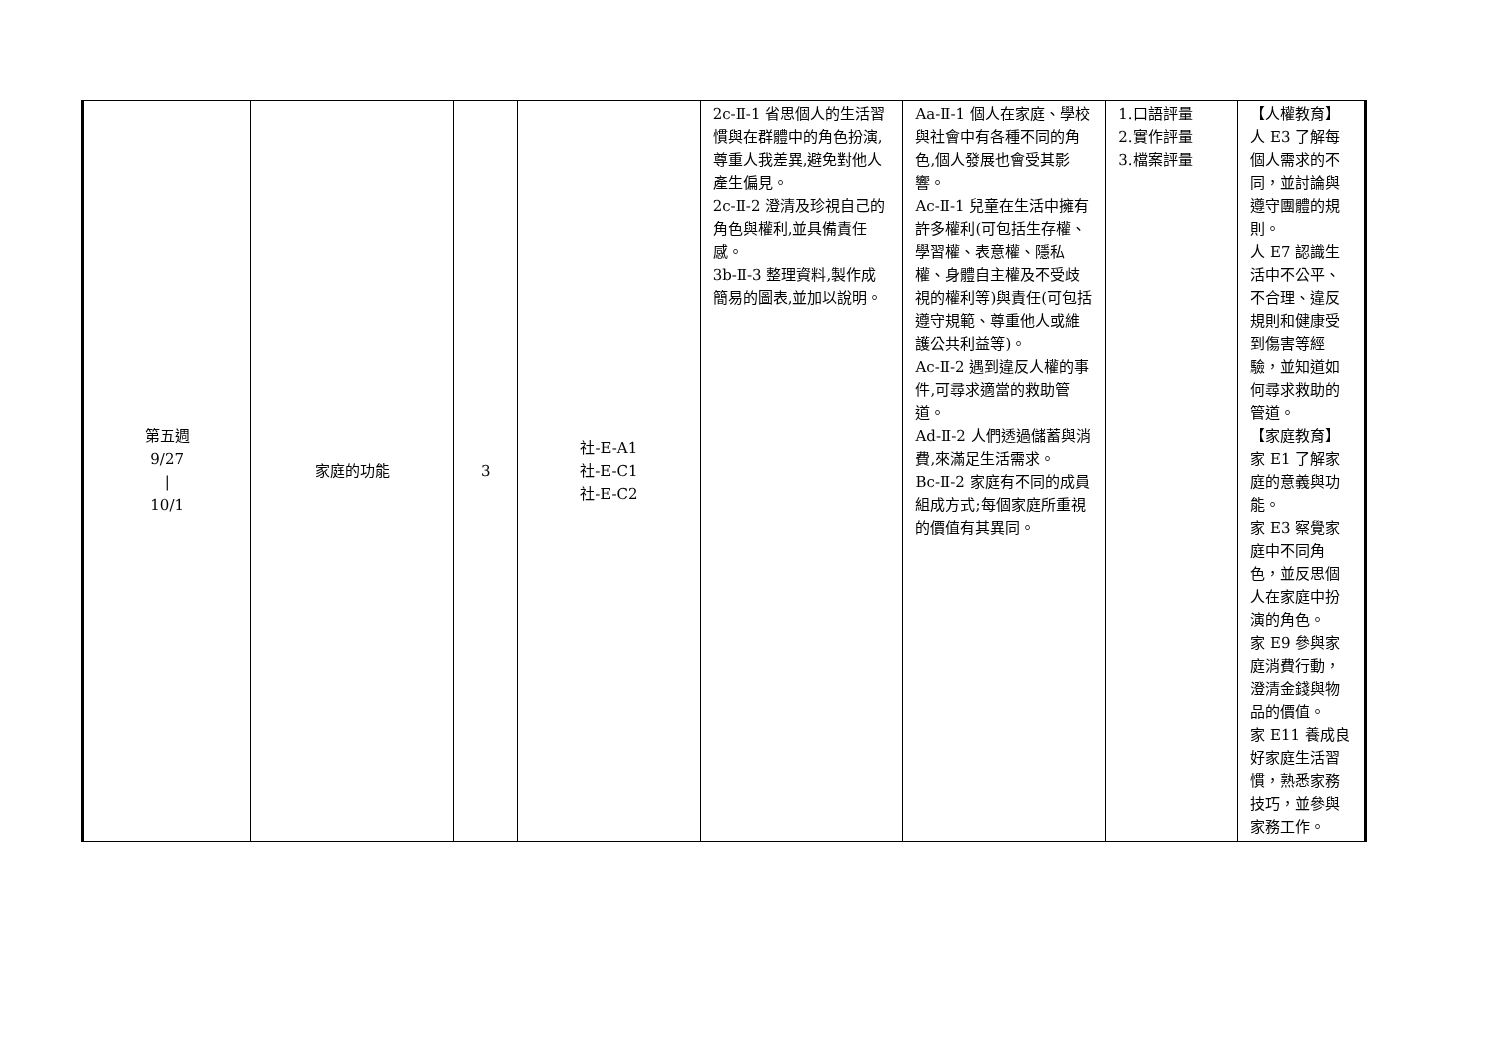| 第五週 9/27 / 10/1 | 家庭的功能 | 3 | 社-E-A1 社-E-C1 社-E-C2 | 2c-Ⅱ-1 省思個人的生活習慣與在群體中的角色扮演,尊重人我差異,避免對他人產生偏見。 2c-Ⅱ-2 澄清及珍視自己的角色與權利,並具備責任感。 3b-Ⅱ-3 整理資料,製作成簡易的圖表,並加以說明。 | Aa-Ⅱ-1 個人在家庭、學校與社會中有各種不同的角色,個人發展也會受其影響。 Ac-Ⅱ-1 兒童在生活中擁有許多權利(可包括生存權、學習權、表意權、隱私權、身體自主權及不受歧視的權利等)與責任(可包括遵守規範、尊重他人或維護公共利益等)。 Ac-Ⅱ-2 遇到違反人權的事件,可尋求適當的救助管道。 Ad-Ⅱ-2 人們透過儲蓄與消費,來滿足生活需求。 Bc-Ⅱ-2 家庭有不同的成員組成方式;每個家庭所重視的價值有其異同。 | 1.口語評量 2.實作評量 3.檔案評量 | 【人權教育】 人 E3 了解每個人需求的不同，並討論與遵守團體的規則。 人 E7 認識生活中不公平、不合理、違反規則和健康受到傷害等經驗，並知道如何尋求救助的管道。 【家庭教育】 家 E1 了解家庭的意義與功能。 家 E3 察覺家庭中不同角色，並反思個人在家庭中扮演的角色。 家 E9 參與家庭消費行動，澄清金錢與物品的價值。 家 E11 養成良好家庭生活習慣，熟悉家務技巧，並參與家務工作。 |